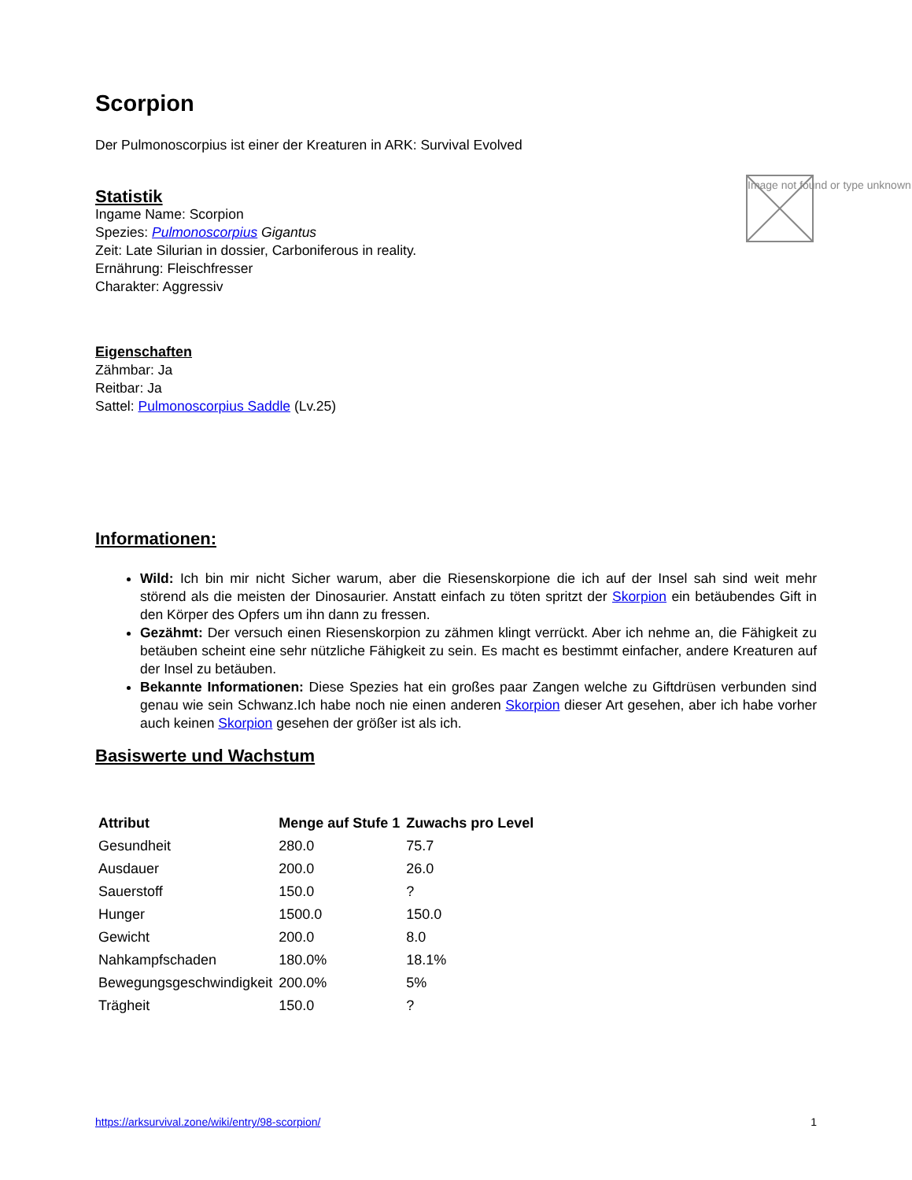Image not found or type unknown
Scorpion
Der Pulmonoscorpius ist einer der Kreaturen in ARK: Survival Evolved
Statistik
Ingame Name: Scorpion
Spezies: Pulmonoscorpius Gigantus
Zeit: Late Silurian in dossier, Carboniferous in reality.
Ernährung: Fleischfresser
Charakter: Aggressiv
Eigenschaften
Zähmbar: Ja
Reitbar: Ja
Sattel: Pulmonoscorpius Saddle (Lv.25)
Informationen:
Wild: Ich bin mir nicht Sicher warum, aber die Riesenskorpione die ich auf der Insel sah sind weit mehr störend als die meisten der Dinosaurier. Anstatt einfach zu töten spritzt der Skorpion ein betäubendes Gift in den Körper des Opfers um ihn dann zu fressen.
Gezähmt: Der versuch einen Riesenskorpion zu zähmen klingt verrückt. Aber ich nehme an, die Fähigkeit zu betäuben scheint eine sehr nützliche Fähigkeit zu sein. Es macht es bestimmt einfacher, andere Kreaturen auf der Insel zu betäuben.
Bekannte Informationen: Diese Spezies hat ein großes paar Zangen welche zu Giftdrüsen verbunden sind genau wie sein Schwanz.Ich habe noch nie einen anderen Skorpion dieser Art gesehen, aber ich habe vorher auch keinen Skorpion gesehen der größer ist als ich.
Basiswerte und Wachstum
| Attribut | Menge auf Stufe 1 | Zuwachs pro Level |
| --- | --- | --- |
| Gesundheit | 280.0 | 75.7 |
| Ausdauer | 200.0 | 26.0 |
| Sauerstoff | 150.0 | ? |
| Hunger | 1500.0 | 150.0 |
| Gewicht | 200.0 | 8.0 |
| Nahkampfschaden | 180.0% | 18.1% |
| Bewegungsgeschwindigkeit | 200.0% | 5% |
| Trägheit | 150.0 | ? |
https://arksurvival.zone/wiki/entry/98-scorpion/ 1